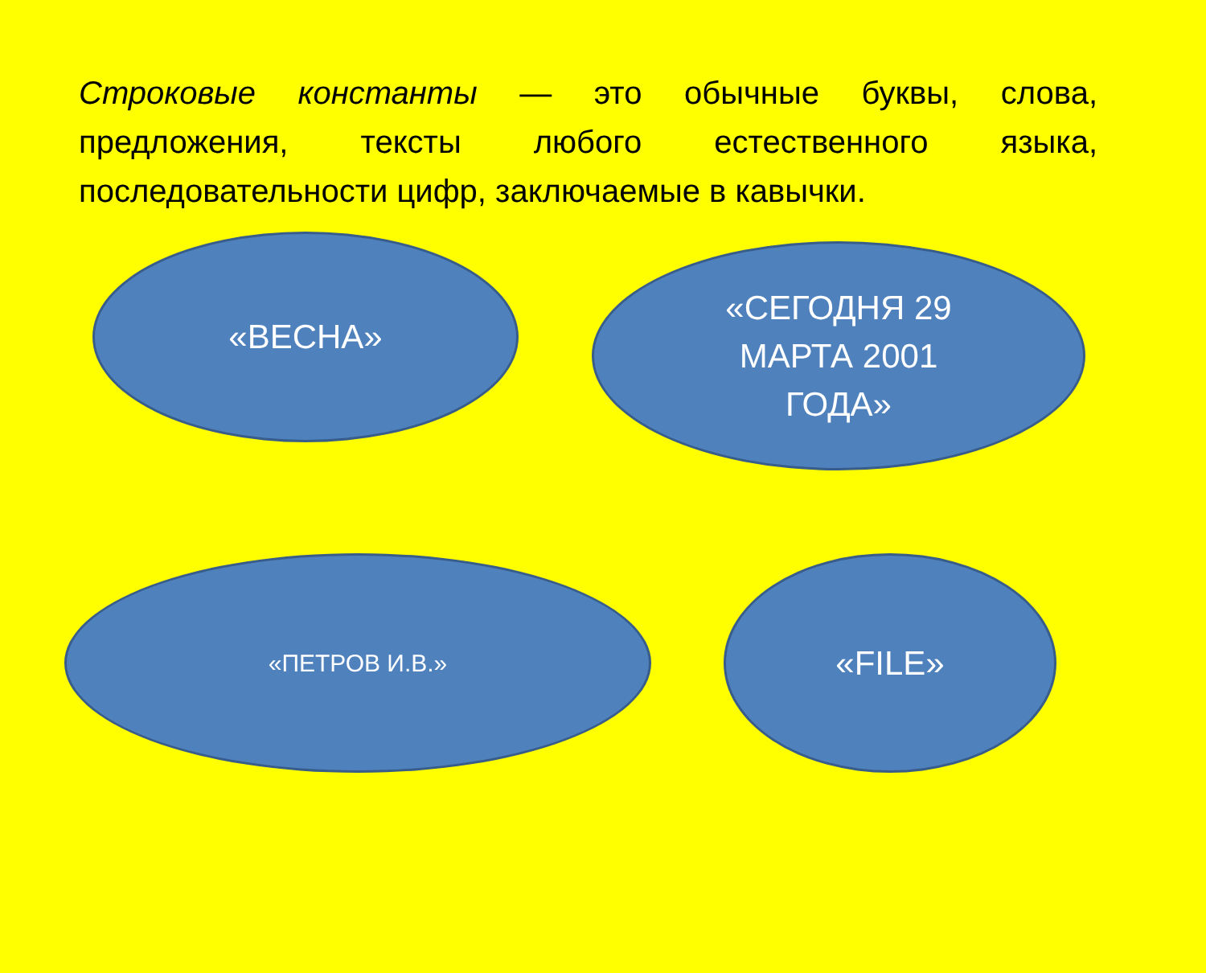Строковые константы — это обычные буквы, слова, предложения, тексты любого естественного языка, последовательности цифр, заключаемые в кавычки.
«ВЕСНА»
«СЕГОДНЯ 29 МАРТА 2001 ГОДА»
«ПЕТРОВ И.В.» «FILE»